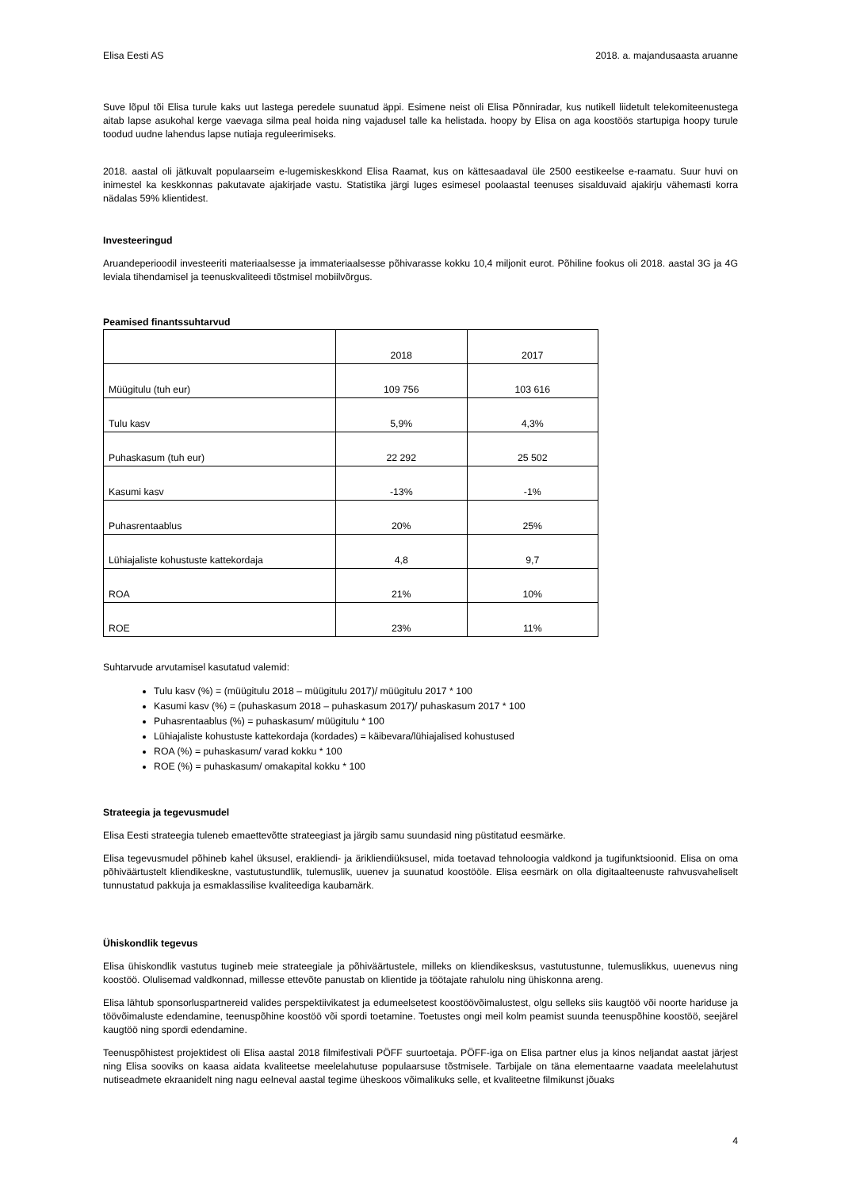Elisa Eesti AS 2018. a. majandusaasta aruanne
Suve lõpul tõi Elisa turule kaks uut lastega peredele suunatud äppi. Esimene neist oli Elisa Põnniradar, kus nutikell liidetult telekomiteenustega aitab lapse asukohal kerge vaevaga silma peal hoida ning vajadusel talle ka helistada. hoopy by Elisa on aga koostöös startupiga hoopy turule toodud uudne lahendus lapse nutiaja reguleerimiseks.
2018. aastal oli jätkuvalt populaarseim e-lugemiskeskkond Elisa Raamat, kus on kättesaadaval üle 2500 eestikeelse e-raamatu. Suur huvi on inimestel ka keskkonnas pakutavate ajakirjade vastu. Statistika järgi luges esimesel poolaastal teenuses sisalduvaid ajakirju vähemasti korra nädalas 59% klientidest.
Investeeringud
Aruandeperioodil investeeriti materiaalsesse ja immateriaalsesse põhivarasse kokku 10,4 miljonit eurot. Põhiline fookus oli 2018. aastal 3G ja 4G leviala tihendamisel ja teenuskvaliteedi tõstmisel mobiilvõrgus.
Peamised finantssuhtarvud
| | 2018 | 2017 |
| --- | --- | --- |
| Müügitulu (tuh eur) | 109 756 | 103 616 |
| Tulu kasv | 5,9% | 4,3% |
| Puhaskasum (tuh eur) | 22 292 | 25 502 |
| Kasumi kasv | -13% | -1% |
| Puhasrentaablus | 20% | 25% |
| Lühiajaliste kohustuste kattekordaja | 4,8 | 9,7 |
| ROA | 21% | 10% |
| ROE | 23% | 11% |
Suhtarvude arvutamisel kasutatud valemid:
Tulu kasv (%) = (müügitulu 2018 – müügitulu 2017)/ müügitulu 2017 * 100
Kasumi kasv (%) = (puhaskasum 2018 – puhaskasum 2017)/ puhaskasum 2017 * 100
Puhasrentaablus (%) = puhaskasum/ müügitulu * 100
Lühiajaliste kohustuste kattekordaja (kordades) = käibevara/lühiajalised kohustused
ROA (%) = puhaskasum/ varad kokku * 100
ROE (%) = puhaskasum/ omakapital kokku * 100
Strateegia ja tegevusmudel
Elisa Eesti strateegia tuleneb emaettevõtte strateegiast ja järgib samu suundasid ning püstitatud eesmärke.
Elisa tegevusmudel põhineb kahel üksusel, erakliendi- ja ärikliendiüksusel, mida toetavad tehnoloogia valdkond ja tugifunktsioonid. Elisa on oma põhiväärtustelt kliendikeskne, vastutustundlik, tulemuslik, uuenev ja suunatud koostööle. Elisa eesmärk on olla digitaalteenuste rahvusvaheliselt tunnustatud pakkuja ja esmaklassilise kvaliteediga kaubamärk.
Ühiskondlik tegevus
Elisa ühiskondlik vastutus tugineb meie strateegiale ja põhiväärtustele, milleks on kliendikesksus, vastutustunne, tulemuslikkus, uuenevus ning koostöö. Olulisemad valdkonnad, millesse ettevõte panustab on klientide ja töötajate rahulolu ning ühiskonna areng.
Elisa lähtub sponsorluspartnereid valides perspektiivikatest ja edumeelsetest koostöövõimalustest, olgu selleks siis kaugtöö või noorte hariduse ja töövõimaluste edendamine, teenuspõhine koostöö või spordi toetamine. Toetustes ongi meil kolm peamist suunda teenuspõhine koostöö, seejärel kaugtöö ning spordi edendamine.
Teenuspõhistest projektidest oli Elisa aastal 2018 filmifestivali PÖFF suurtoetaja. PÖFF-iga on Elisa partner elus ja kinos neljandat aastat järjest ning Elisa sooviks on kaasa aidata kvaliteetse meelelahutuse populaarsuse tõstmisele. Tarbijale on täna elementaarne vaadata meelelahutust nutiseadmete ekraanidelt ning nagu eelneval aastal tegime üheskoos võimalikuks selle, et kvaliteetne filmikunst jõuaks
4